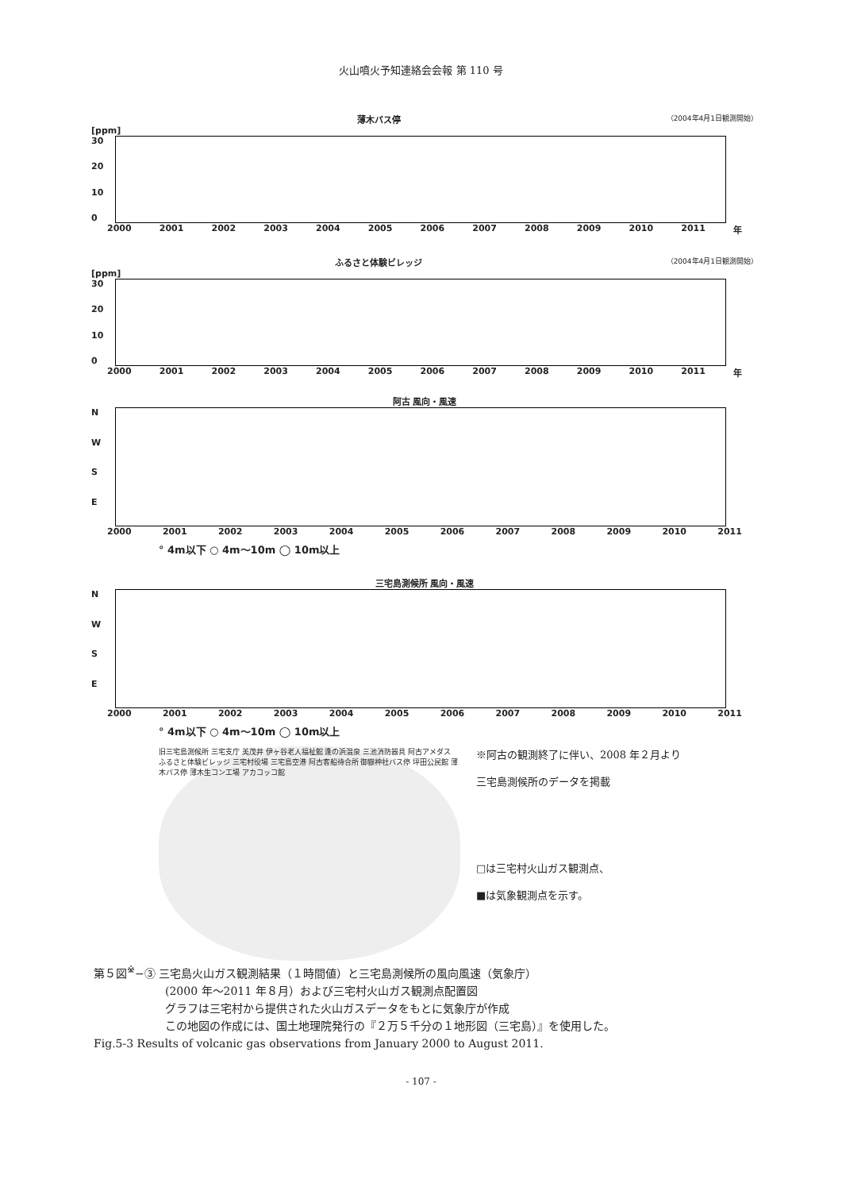火山噴火予知連絡会会報 第 110 号
薄木バス停 （2004年4月1日観測開始）
[ppm]
30
20
10
0
2000 2001 2002 2003 2004 2005 2006 2007 2008 2009 2010 2011 年
ふるさと体験ビレッジ （2004年4月1日観測開始）
[ppm]
30
20
10
0
2000 2001 2002 2003 2004 2005 2006 2007 2008 2009 2010 2011 年
阿古 風向・風速
NWSE
2000 2001 2002 2003 2004 2005 2006 2007 2008 2009 2010 2011
° 4m以下 ○ 4m〜10m ◯ 10m以上
三宅島測候所 風向・風速
NWSE
2000 2001 2002 2003 2004 2005 2006 2007 2008 2009 2010 2011
° 4m以下 ○ 4m〜10m ◯ 10m以上
旧三宅島測候所 三宅支庁 美茂井 伊ヶ谷老人福祉館 逢の浜温泉 三池消防器具 阿古アメダス ふるさと体験ビレッジ 三宅村役場 三宅島空港 阿古客船待合所 御嶽神社バス停 坪田公民館 薄木バス停 薄木生コン工場 アカコッコ館
※阿古の観測終了に伴い、2008 年２月より
三宅島測候所のデータを掲載
□は三宅村火山ガス観測点、
■は気象観測点を示す。
第５図<sup>※</sup>−③ 三宅島火山ガス観測結果（１時間値）と三宅島測候所の風向風速（気象庁）
(2000 年〜2011 年８月）および三宅村火山ガス観測点配置図
グラフは三宅村から提供された火山ガスデータをもとに気象庁が作成
この地図の作成には、国土地理院発行の『２万５千分の１地形図（三宅島）』を使用した。
Fig.5-3 Results of volcanic gas observations from January 2000 to August 2011.
- 107 -